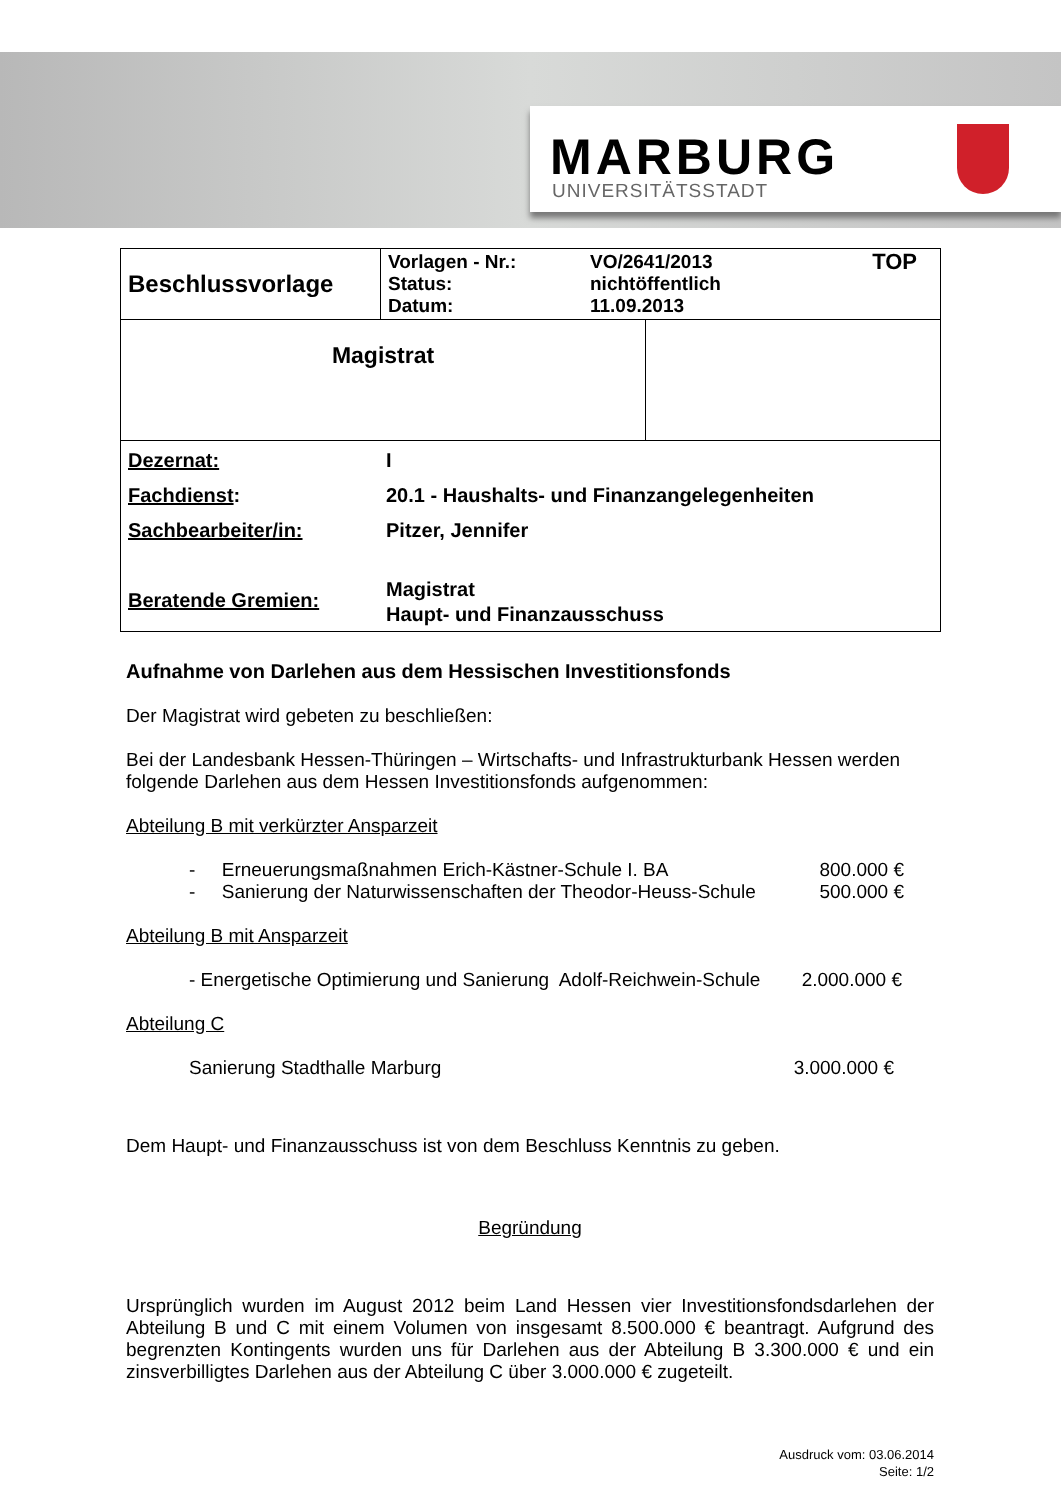MARBURG
UNIVERSITÄTSSTADT
| Beschlussvorlage | Vorlagen - Nr.: Status: Datum: VO/2641/2013 nichtöffentlich 11.09.2013 TOP | |
| Magistrat | | |
| Dezernat: Fachdienst : Sachbearbeiter/in: Beratende Gremien: I 20.1 - Haushalts- und Finanzangelegenheiten Pitzer, Jennifer Magistrat Haupt- und Finanzausschuss | | |
Aufnahme von Darlehen aus dem Hessischen Investitionsfonds
Der Magistrat wird gebeten zu beschließen:
Bei der Landesbank Hessen-Thüringen – Wirtschafts- und Infrastrukturbank Hessen werden folgende Darlehen aus dem Hessen Investitionsfonds aufgenommen:
Abteilung B mit verkürzter Ansparzeit
- Erneuerungsmaßnahmen Erich-Kästner-Schule I. BA 800.000 €
- Sanierung der Naturwissenschaften der Theodor-Heuss-Schule 500.000 €
Abteilung B mit Ansparzeit
- Energetische Optimierung und Sanierung Adolf-Reichwein-Schule 2.000.000 €
Abteilung C
Sanierung Stadthalle Marburg 3.000.000 €
Dem Haupt- und Finanzausschuss ist von dem Beschluss Kenntnis zu geben.
Begründung
Ursprünglich wurden im August 2012 beim Land Hessen vier Investitionsfondsdarlehen der Abteilung B und C mit einem Volumen von insgesamt 8.500.000 € beantragt. Aufgrund des begrenzten Kontingents wurden uns für Darlehen aus der Abteilung B 3.300.000 € und ein zinsverbilligtes Darlehen aus der Abteilung C über 3.000.000 € zugeteilt.
Ausdruck vom: 03.06.2014
Seite: 1/2